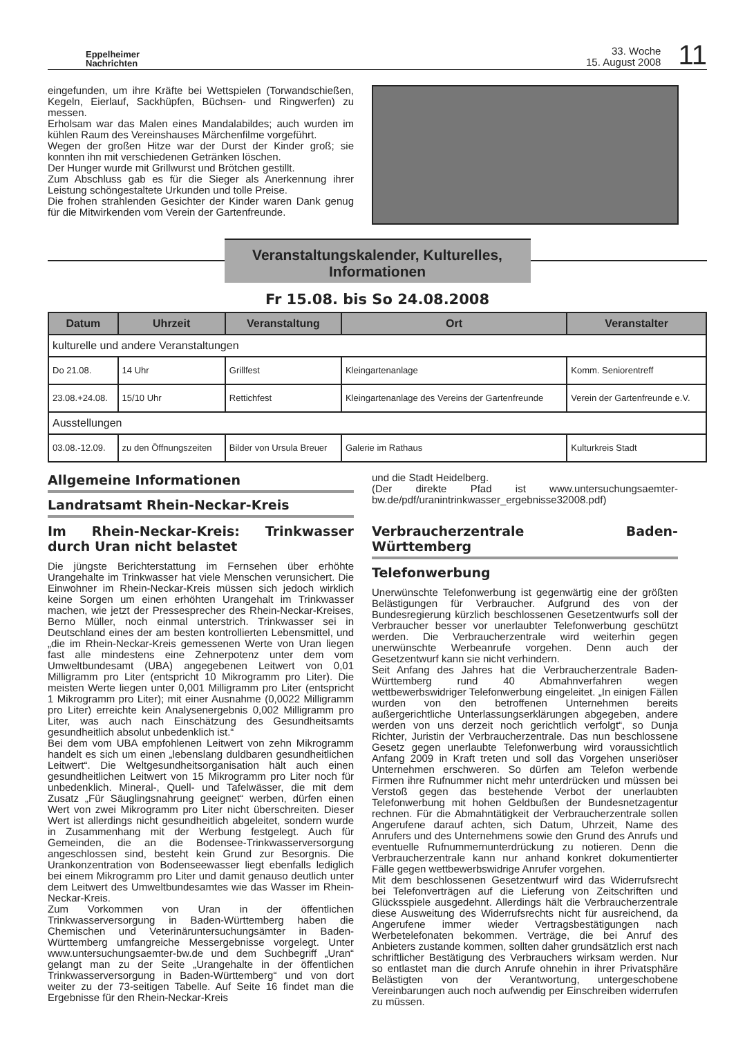Eppelheimer
Nachrichten
33. Woche
15. August 2008
11
eingefunden, um ihre Kräfte bei Wettspielen (Torwandschießen, Kegeln, Eierlauf, Sackhüpfen, Büchsen- und Ringwerfen) zu messen.
Erholsam war das Malen eines Mandalabildes; auch wurden im kühlen Raum des Vereinshauses Märchenfilme vorgeführt.
Wegen der großen Hitze war der Durst der Kinder groß; sie konnten ihn mit verschiedenen Getränken löschen.
Der Hunger wurde mit Grillwurst und Brötchen gestillt.
Zum Abschluss gab es für die Sieger als Anerkennung ihrer Leistung schöngestaltete Urkunden und tolle Preise.
Die frohen strahlenden Gesichter der Kinder waren Dank genug für die Mitwirkenden vom Verein der Gartenfreunde.
Veranstaltungskalender, Kulturelles,
Informationen
Fr 15.08. bis So 24.08.2008
| Datum | Uhrzeit | Veranstaltung | Ort | Veranstalter |
| --- | --- | --- | --- | --- |
| kulturelle und andere Veranstaltungen | | | | |
| Do 21.08. | 14 Uhr | Grillfest | Kleingartenanlage | Komm. Seniorentreff |
| 23.08.+24.08. | 15/10 Uhr | Rettichfest | Kleingartenanlage des Vereins der Gartenfreunde | Verein der Gartenfreunde e.V. |
| Ausstellungen | | | | |
| 03.08.-12.09. | zu den Öffnungszeiten | Bilder von Ursula Breuer | Galerie im Rathaus | Kulturkreis Stadt |
Allgemeine Informationen
Landratsamt Rhein-Neckar-Kreis
Im Rhein-Neckar-Kreis: Trinkwasser durch Uran nicht belastet
Die jüngste Berichterstattung im Fernsehen über erhöhte Urangehalte im Trinkwasser hat viele Menschen verunsichert. Die Einwohner im Rhein-Neckar-Kreis müssen sich jedoch wirklich keine Sorgen um einen erhöhten Urangehalt im Trinkwasser machen, wie jetzt der Pressesprecher des Rhein-Neckar-Kreises, Berno Müller, noch einmal unterstrich. Trinkwasser sei in Deutschland eines der am besten kontrollierten Lebensmittel, und „die im Rhein-Neckar-Kreis gemessenen Werte von Uran liegen fast alle mindestens eine Zehnerpotenz unter dem vom Umweltbundesamt (UBA) angegebenen Leitwert von 0,01 Milligramm pro Liter (entspricht 10 Mikrogramm pro Liter). Die meisten Werte liegen unter 0,001 Milligramm pro Liter (entspricht 1 Mikrogramm pro Liter); mit einer Ausnahme (0,0022 Milligramm pro Liter) erreichte kein Analysenergebnis 0,002 Milligramm pro Liter, was auch nach Einschätzung des Gesundheitsamts gesundheitlich absolut unbedenklich ist.“
Bei dem vom UBA empfohlenen Leitwert von zehn Mikrogramm handelt es sich um einen „lebenslang duldbaren gesundheitlichen Leitwert“. Die Weltgesundheitsorganisation hält auch einen gesundheitlichen Leitwert von 15 Mikrogramm pro Liter noch für unbedenklich. Mineral-, Quell- und Tafelwässer, die mit dem Zusatz „Für Säuglingsnahrung geeignet“ werben, dürfen einen Wert von zwei Mikrogramm pro Liter nicht überschreiten. Dieser Wert ist allerdings nicht gesundheitlich abgeleitet, sondern wurde in Zusammenhang mit der Werbung festgelegt. Auch für Gemeinden, die an die Bodensee-Trinkwasserversorgung angeschlossen sind, besteht kein Grund zur Besorgnis. Die Urankonzentration von Bodenseewasser liegt ebenfalls lediglich bei einem Mikrogramm pro Liter und damit genauso deutlich unter dem Leitwert des Umweltbundesamtes wie das Wasser im Rhein-Neckar-Kreis.
Zum Vorkommen von Uran in der öffentlichen Trinkwasserversorgung in Baden-Württemberg haben die Chemischen und Veterinäruntersuchungsämter in Baden-Württemberg umfangreiche Messergebnisse vorgelegt. Unter www.untersuchungsaemter-bw.de und dem Suchbegriff „Uran“ gelangt man zu der Seite „Urangehalte in der öffentlichen Trinkwasserversorgung in Baden-Württemberg“ und von dort weiter zu der 73-seitigen Tabelle. Auf Seite 16 findet man die Ergebnisse für den Rhein-Neckar-Kreis
und die Stadt Heidelberg.
(Der direkte Pfad ist www.untersuchungsaemter-bw.de/pdf/uranintrinkwasser_ergebnisse32008.pdf)
Verbraucherzentrale Baden-Württemberg
Telefonwerbung
Unerwünschte Telefonwerbung ist gegenwärtig eine der größten Belästigungen für Verbraucher. Aufgrund des von der Bundesregierung kürzlich beschlossenen Gesetzentwurfs soll der Verbraucher besser vor unerlaubter Telefonwerbung geschützt werden. Die Verbraucherzentrale wird weiterhin gegen unerwünschte Werbeanrufe vorgehen. Denn auch der Gesetzentwurf kann sie nicht verhindern.
Seit Anfang des Jahres hat die Verbraucherzentrale Baden-Württemberg rund 40 Abmahnverfahren wegen wettbewerbswidriger Telefonwerbung eingeleitet. „In einigen Fällen wurden von den betroffenen Unternehmen bereits außergerichtliche Unterlassungserklärungen abgegeben, andere werden von uns derzeit noch gerichtlich verfolgt“, so Dunja Richter, Juristin der Verbraucherzentrale. Das nun beschlossene Gesetz gegen unerlaubte Telefonwerbung wird voraussichtlich Anfang 2009 in Kraft treten und soll das Vorgehen unseriöser Unternehmen erschweren. So dürfen am Telefon werbende Firmen ihre Rufnummer nicht mehr unterdrücken und müssen bei Verstoß gegen das bestehende Verbot der unerlaubten Telefonwerbung mit hohen Geldbußen der Bundesnetzagentur rechnen. Für die Abmahntätigkeit der Verbraucherzentrale sollen Angerufene darauf achten, sich Datum, Uhrzeit, Name des Anrufers und des Unternehmens sowie den Grund des Anrufs und eventuelle Rufnummernunterdrückung zu notieren. Denn die Verbraucherzentrale kann nur anhand konkret dokumentierter Fälle gegen wettbewerbswidrige Anrufer vorgehen.
Mit dem beschlossenen Gesetzentwurf wird das Widerrufsrecht bei Telefonverträgen auf die Lieferung von Zeitschriften und Glücksspiele ausgedehnt. Allerdings hält die Verbraucherzentrale diese Ausweitung des Widerrufsrechts nicht für ausreichend, da Angerufene immer wieder Vertragsbestätigungen nach Werbetelefonaten bekommen. Verträge, die bei Anruf des Anbieters zustande kommen, sollten daher grundsätzlich erst nach schriftlicher Bestätigung des Verbrauchers wirksam werden. Nur so entlastet man die durch Anrufe ohnehin in ihrer Privatsphäre Belästigten von der Verantwortung, untergeschobene Vereinbarungen auch noch aufwendig per Einschreiben widerrufen zu müssen.